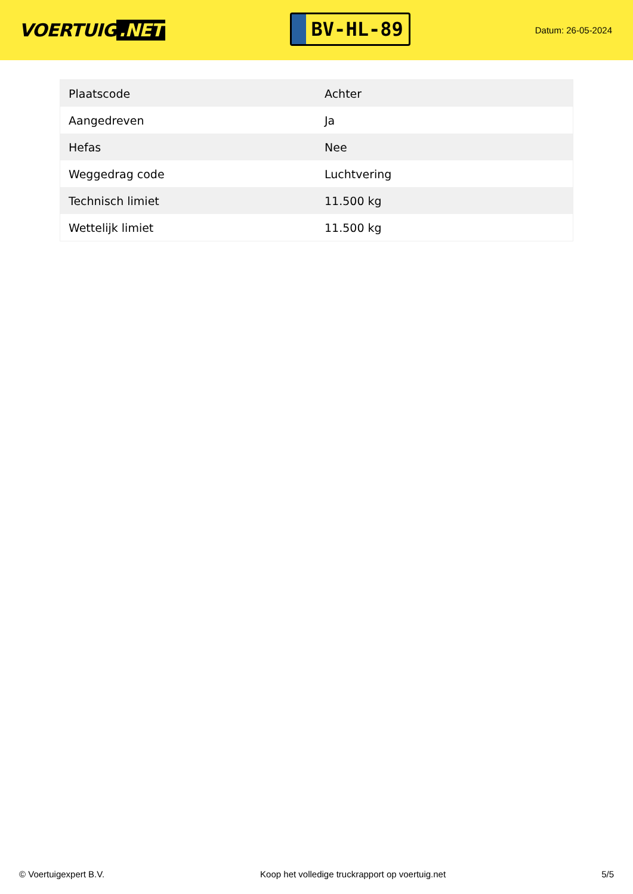VOERTUIG.NET
BV-HL-89
Datum: 26-05-2024
| Plaatscode | Achter |
| Aangedreven | Ja |
| Hefas | Nee |
| Weggedrag code | Luchtvering |
| Technisch limiet | 11.500 kg |
| Wettelijk limiet | 11.500 kg |
© Voertuigexpert B.V. Koop het volledige truckrapport op voertuig.net 5/5